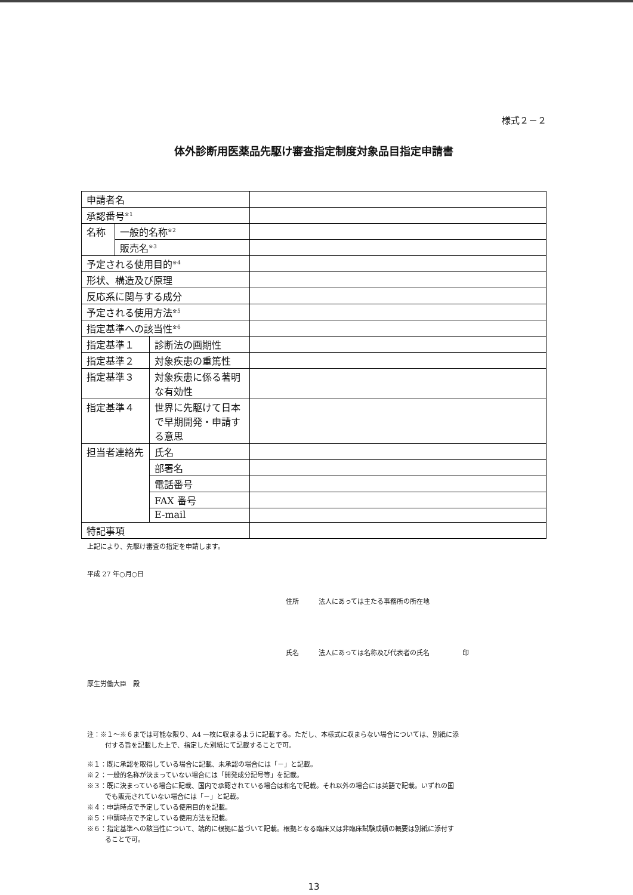様式２－２
体外診断用医薬品先駆け審査指定制度対象品目指定申請書
| 申請者名 | | | |
| 承認番号<sup>※1</sup> | | | |
| 名称 | 一般的名称<sup>※2</sup> | | |
| | 販売名<sup>※3</sup> | | |
| 予定される使用目的<sup>※4</sup> | | | |
| 形状、構造及び原理 | | | |
| 反応系に関与する成分 | | | |
| 予定される使用方法<sup>※5</sup> | | | |
| 指定基準への該当性<sup>※6</sup> | | | |
| 指定基準１ | | 診断法の画期性 | |
| 指定基準２ | | 対象疾患の重篤性 | |
| 指定基準３ | | 対象疾患に係る著明な有効性 | |
| 指定基準４ | | 世界に先駆けて日本で早期開発・申請する意思 | |
| 担当者連絡先 | | 氏名 | |
| | | 部署名 | |
| | | 電話番号 | |
| | | FAX 番号 | |
| | | E-mail | |
| 特記事項 | | | |
上記により、先駆け審査の指定を申請します。
平成 27 年○月○日
住所　　　法人にあっては主たる事務所の所在地
氏名　　　法人にあっては名称及び代表者の氏名　　　　　印
厚生労働大臣　殿
注：※１～※６までは可能な限り、A4 一枚に収まるように記載する。ただし、本様式に収まらない場合については、別紙に添
付する旨を記載した上で、指定した別紙にて記載することで可。
※１：既に承認を取得している場合に記載、未承認の場合には「－」と記載。
※２：一般的名称が決まっていない場合には「開発成分記号等」を記載。
※３：既に決まっている場合に記載、国内で承認されている場合は和名で記載。それ以外の場合には英語で記載。いずれの国
でも販売されていない場合には「－」と記載。
※４：申請時点で予定している使用目的を記載。
※５：申請時点で予定している使用方法を記載。
※６：指定基準への該当性について、端的に根拠に基づいて記載。根拠となる臨床又は非臨床試験成績の概要は別紙に添付す
ることで可。
13